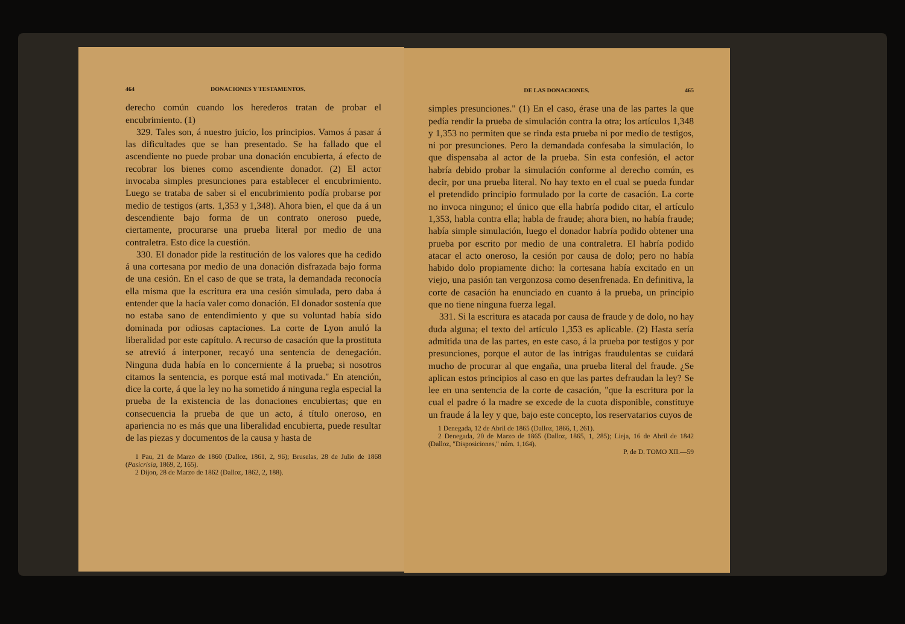464 DONACIONES Y TESTAMENTOS.
derecho común cuando los herederos tratan de probar el encubrimiento. (1)
329. Tales son, á nuestro juicio, los principios. Vamos á pasar á las dificultades que se han presentado. Se ha fallado que el ascendiente no puede probar una donación encubierta, á efecto de recobrar los bienes como ascendiente donador. (2) El actor invocaba simples presunciones para establecer el encubrimiento. Luego se trataba de saber si el encubrimiento podía probarse por medio de testigos (arts. 1,353 y 1,348). Ahora bien, el que da á un descendiente bajo forma de un contrato oneroso puede, ciertamente, procurarse una prueba literal por medio de una contraletra. Esto dice la cuestión.
330. El donador pide la restitución de los valores que ha cedido á una cortesana por medio de una donación disfrazada bajo forma de una cesión. En el caso de que se trata, la demandada reconocía ella misma que la escritura era una cesión simulada, pero daba á entender que la hacía valer como donación. El donador sostenía que no estaba sano de entendimiento y que su voluntad había sido dominada por odiosas captaciones. La corte de Lyon anuló la liberalidad por este capítulo. A recurso de casación que la prostituta se atrevió á interponer, recayó una sentencia de denegación. Ninguna duda había en lo concerniente á la prueba; si nosotros citamos la sentencia, es porque está mal motivada." En atención, dice la corte, á que la ley no ha sometido á ninguna regla especial la prueba de la existencia de las donaciones encubiertas; que en consecuencia la prueba de que un acto, á título oneroso, en apariencia no es más que una liberalidad encubierta, puede resultar de las piezas y documentos de la causa y hasta de
1 Pau, 21 de Marzo de 1860 (Dalloz, 1861, 2, 96); Bruselas, 28 de Julio de 1868 (Pasicrisia, 1869, 2, 165).
2 Dijon, 28 de Marzo de 1862 (Dalloz, 1862, 2, 188).
DE LAS DONACIONES. 465
simples presunciones." (1) En el caso, érase una de las partes la que pedía rendir la prueba de simulación contra la otra; los artículos 1,348 y 1,353 no permiten que se rinda esta prueba ni por medio de testigos, ni por presunciones. Pero la demandada confesaba la simulación, lo que dispensaba al actor de la prueba. Sin esta confesión, el actor habría debido probar la simulación conforme al derecho común, es decir, por una prueba literal. No hay texto en el cual se pueda fundar el pretendido principio formulado por la corte de casación. La corte no invoca ninguno; el único que ella habría podido citar, el artículo 1,353, habla contra ella; habla de fraude; ahora bien, no había fraude; había simple simulación, luego el donador habría podido obtener una prueba por escrito por medio de una contraletra. El habría podido atacar el acto oneroso, la cesión por causa de dolo; pero no había habido dolo propiamente dicho: la cortesana había excitado en un viejo, una pasión tan vergonzosa como desenfrenada. En definitiva, la corte de casación ha enunciado en cuanto á la prueba, un principio que no tiene ninguna fuerza legal.
331. Si la escritura es atacada por causa de fraude y de dolo, no hay duda alguna; el texto del artículo 1,353 es aplicable. (2) Hasta sería admitida una de las partes, en este caso, á la prueba por testigos y por presunciones, porque el autor de las intrigas fraudulentas se cuidará mucho de procurar al que engaña, una prueba literal del fraude. ¿Se aplican estos principios al caso en que las partes defraudan la ley? Se lee en una sentencia de la corte de casación, "que la escritura por la cual el padre ó la madre se excede de la cuota disponible, constituye un fraude á la ley y que, bajo este concepto, los reservatarios cuyos de
1 Denegada, 12 de Abril de 1865 (Dalloz, 1866, 1, 261).
2 Denegada, 20 de Marzo de 1865 (Dalloz, 1865, 1, 285); Lieja, 16 de Abril de 1842 (Dalloz, "Disposiciones," núm. 1,164).
P. de D. TOMO XII.—59